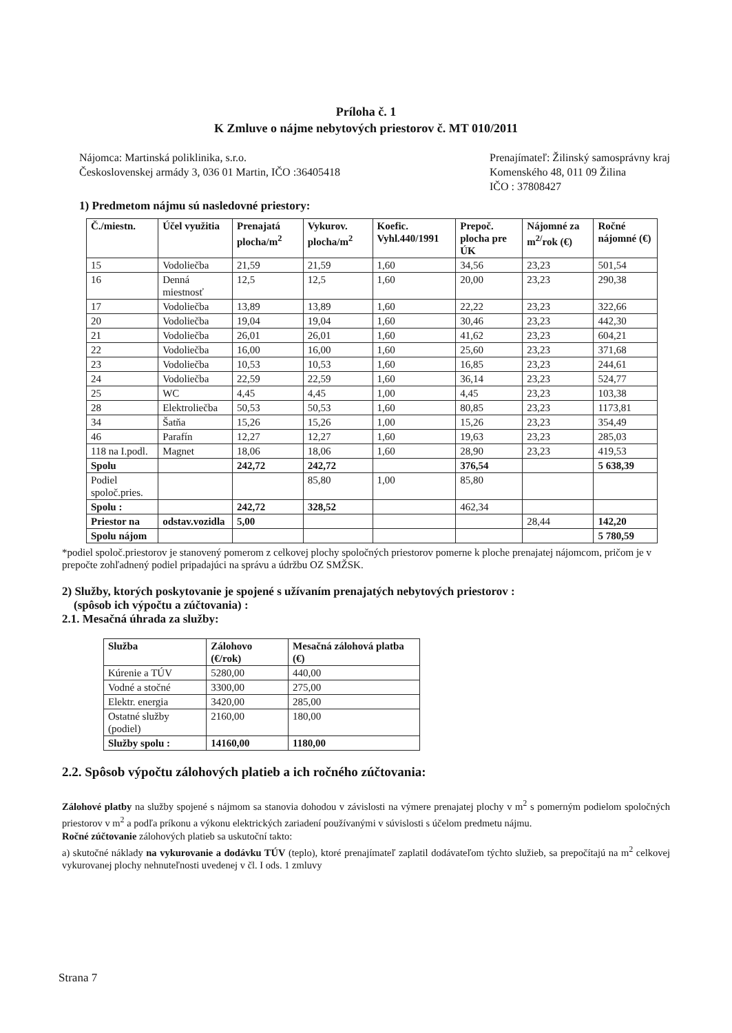Príloha č. 1
K Zmluve o nájme nebytových priestorov č. MT 010/2011
Nájomca: Martinská poliklinika, s.r.o.
Československej armády 3, 036 01 Martin, IČO :36405418
Prenajímateľ: Žilinský samosprávny kraj
Komenského 48, 011 09 Žilina
IČO : 37808427
1) Predmetom nájmu sú nasledovné priestory:
| Č./miestn. | Účel využitia | Prenajatá plocha/m<sup>2</sup> | Vykurov. plocha/m<sup>2</sup> | Koefic. Vyhl.440/1991 | Prepoč. plocha pre ÚK | Nájomné za m<sup>2/</sup>rok (€) | Ročné nájomné (€) |
| --- | --- | --- | --- | --- | --- | --- | --- |
| 15 | Vodoliečba | 21,59 | 21,59 | 1,60 | 34,56 | 23,23 | 501,54 |
| 16 | Denná miestnosť | 12,5 | 12,5 | 1,60 | 20,00 | 23,23 | 290,38 |
| 17 | Vodoliečba | 13,89 | 13,89 | 1,60 | 22,22 | 23,23 | 322,66 |
| 20 | Vodoliečba | 19,04 | 19,04 | 1,60 | 30,46 | 23,23 | 442,30 |
| 21 | Vodoliečba | 26,01 | 26,01 | 1,60 | 41,62 | 23,23 | 604,21 |
| 22 | Vodoliečba | 16,00 | 16,00 | 1,60 | 25,60 | 23,23 | 371,68 |
| 23 | Vodoliečba | 10,53 | 10,53 | 1,60 | 16,85 | 23,23 | 244,61 |
| 24 | Vodoliečba | 22,59 | 22,59 | 1,60 | 36,14 | 23,23 | 524,77 |
| 25 | WC | 4,45 | 4,45 | 1,00 | 4,45 | 23,23 | 103,38 |
| 28 | Elektroliečba | 50,53 | 50,53 | 1,60 | 80,85 | 23,23 | 1173,81 |
| 34 | Šatňa | 15,26 | 15,26 | 1,00 | 15,26 | 23,23 | 354,49 |
| 46 | Parafín | 12,27 | 12,27 | 1,60 | 19,63 | 23,23 | 285,03 |
| 118 na I.podl. | Magnet | 18,06 | 18,06 | 1,60 | 28,90 | 23,23 | 419,53 |
| Spolu | | 242,72 | 242,72 | | 376,54 | | 5 638,39 |
| Podiel spoloč.pries. | | | 85,80 | 1,00 | 85,80 | | |
| Spolu : | | 242,72 | 328,52 | | 462,34 | | |
| Priestor na | odstav.vozidla | 5,00 | | | | 28,44 | 142,20 |
| Spolu nájom | | | | | | | 5 780,59 |
*podiel spoloč.priestorov je stanovený pomerom z celkovej plochy spoločných priestorov pomerne k ploche prenajatej nájomcom, pričom je v prepočte zohľadnený podiel pripadajúci na správu a údržbu OZ SMŽSK.
2) Služby, ktorých poskytovanie je spojené s užívaním prenajatých nebytových priestorov :
(spôsob ich výpočtu a zúčtovania) :
2.1. Mesačná úhrada za služby:
| Služba | Zálohovo (€/rok) | Mesačná zálohová platba (€) |
| --- | --- | --- |
| Kúrenie a TÚV | 5280,00 | 440,00 |
| Vodné a stočné | 3300,00 | 275,00 |
| Elektr. energia | 3420,00 | 285,00 |
| Ostatné služby (podiel) | 2160,00 | 180,00 |
| Služby spolu : | 14160,00 | 1180,00 |
2.2. Spôsob výpočtu zálohových platieb a ich ročného zúčtovania:
Zálohové platby na služby spojené s nájmom sa stanovia dohodou v závislosti na výmere prenajatej plochy v m<sup>2</sup> s pomerným podielom spoločných priestorov v m<sup>2</sup> a podľa príkonu a výkonu elektrických zariadení používanými v súvislosti s účelom predmetu nájmu.
Ročné zúčtovanie zálohových platieb sa uskutoční takto:
a) skutočné náklady na vykurovanie a dodávku TÚV (teplo), ktoré prenajímateľ zaplatil dodávateľom týchto služieb, sa prepočítajú na m<sup>2</sup> celkovej vykurovanej plochy nehnuteľnosti uvedenej v čl. I ods. 1 zmluvy
Strana 7